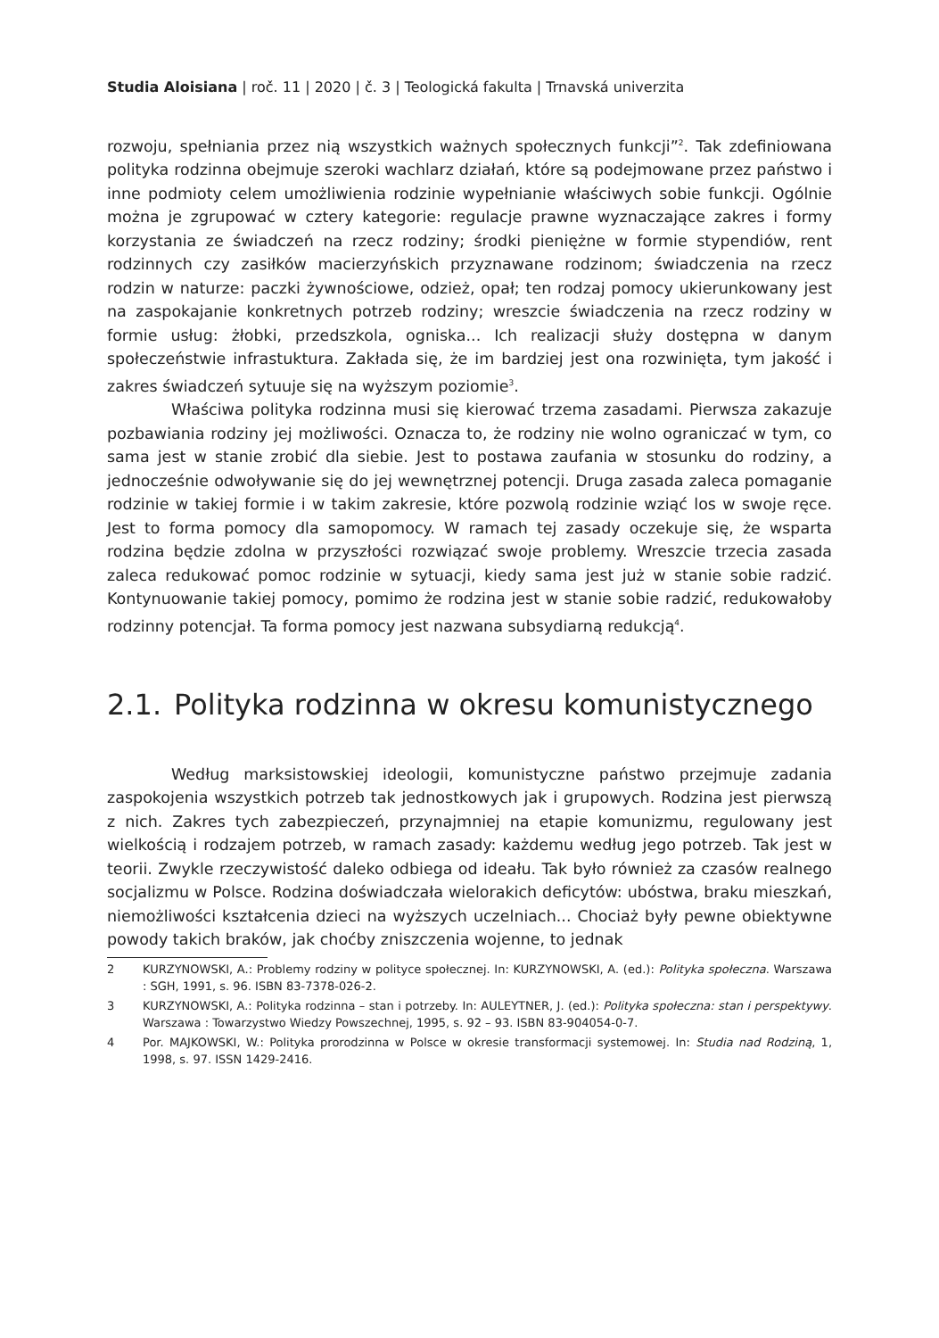Studia Aloisiana | roč. 11 | 2020 | č. 3 | Teologická fakulta | Trnavská univerzita
rozwoju, spełniania przez nią wszystkich ważnych społecznych funkcji”<sup>2</sup>. Tak zdefiniowana polityka rodzinna obejmuje szeroki wachlarz działań, które są podejmowane przez państwo i inne podmioty celem umożliwienia rodzinie wypełnianie właściwych sobie funkcji. Ogólnie można je zgrupować w cztery kategorie: regulacje prawne wyznaczające zakres i formy korzystania ze świadczeń na rzecz rodziny; środki pieniężne w formie stypendiów, rent rodzinnych czy zasiłków macierzyńskich przyznawane rodzinom; świadczenia na rzecz rodzin w naturze: paczki żywnościowe, odzież, opał; ten rodzaj pomocy ukierunkowany jest na zaspokajanie konkretnych potrzeb rodziny; wreszcie świadczenia na rzecz rodziny w formie usług: żłobki, przedszkola, ogniska... Ich realizacji służy dostępna w danym społeczeństwie infrastuktura. Zakłada się, że im bardziej jest ona rozwinięta, tym jakość i zakres świadczeń sytuuje się na wyższym poziomie<sup>3</sup>.
Właściwa polityka rodzinna musi się kierować trzema zasadami. Pierwsza zakazuje pozbawiania rodziny jej możliwości. Oznacza to, że rodziny nie wolno ograniczać w tym, co sama jest w stanie zrobić dla siebie. Jest to postawa zaufania w stosunku do rodziny, a jednocześnie odwoływanie się do jej wewnętrznej potencji. Druga zasada zaleca pomaganie rodzinie w takiej formie i w takim zakresie, które pozwolą rodzinie wziąć los w swoje ręce. Jest to forma pomocy dla samopomocy. W ramach tej zasady oczekuje się, że wsparta rodzina będzie zdolna w przyszłości rozwiązać swoje problemy. Wreszcie trzecia zasada zaleca redukować pomoc rodzinie w sytuacji, kiedy sama jest już w stanie sobie radzić. Kontynuowanie takiej pomocy, pomimo że rodzina jest w stanie sobie radzić, redukowałoby rodzinny potencjał. Ta forma pomocy jest nazwana subsydiarną redukcją<sup>4</sup>.
2.1. Polityka rodzinna w okresu komunistycznego
Według marksistowskiej ideologii, komunistyczne państwo przejmuje zadania zaspokojenia wszystkich potrzeb tak jednostkowych jak i grupowych. Rodzina jest pierwszą z nich. Zakres tych zabezpieczeń, przynajmniej na etapie komunizmu, regulowany jest wielkością i rodzajem potrzeb, w ramach zasady: każdemu według jego potrzeb. Tak jest w teorii. Zwykle rzeczywistość daleko odbiega od ideału. Tak było również za czasów realnego socjalizmu w Polsce. Rodzina doświadczała wielorakich deficytów: ubóstwa, braku mieszkań, niemożliwości kształcenia dzieci na wyższych uczelniach... Chociaż były pewne obiektywne powody takich braków, jak choćby zniszczenia wojenne, to jednak
2 KURZYNOWSKI, A.: Problemy rodziny w polityce społecznej. In: KURZYNOWSKI, A. (ed.): Polityka społeczna. Warszawa : SGH, 1991, s. 96. ISBN 83-7378-026-2.
3 KURZYNOWSKI, A.: Polityka rodzinna – stan i potrzeby. In: AULEYTNER, J. (ed.): Polityka społeczna: stan i perspektywy. Warszawa : Towarzystwo Wiedzy Powszechnej, 1995, s. 92 – 93. ISBN 83-904054-0-7.
4 Por. MAJKOWSKI, W.: Polityka prorodzinna w Polsce w okresie transformacji systemowej. In: Studia nad Rodziną, 1, 1998, s. 97. ISSN 1429-2416.